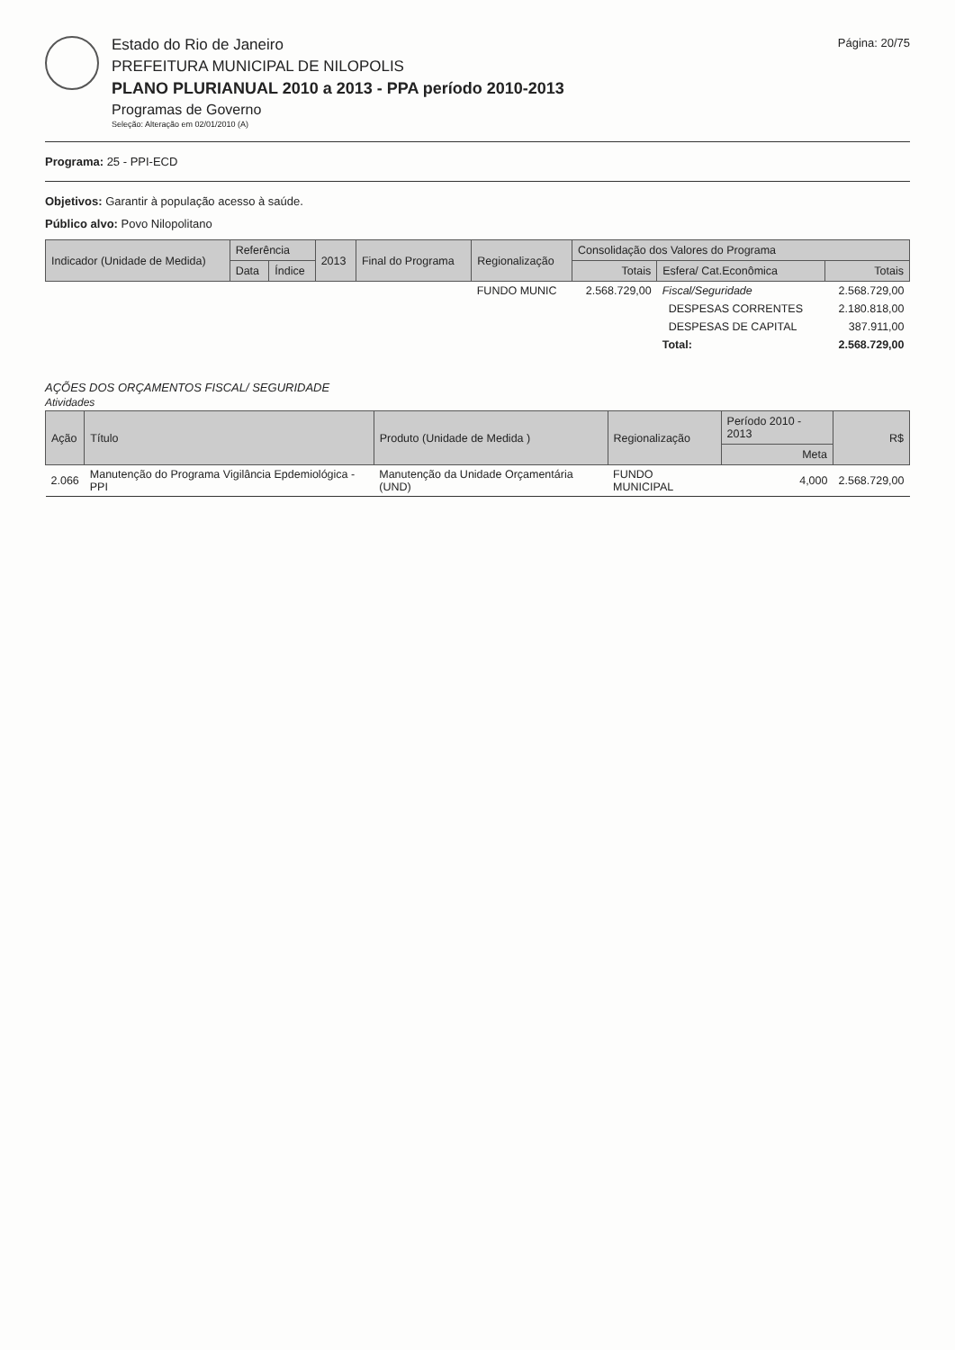Estado do Rio de Janeiro
PREFEITURA MUNICIPAL DE NILOPOLIS
PLANO PLURIANUAL 2010 a 2013 - PPA período 2010-2013
Programas de Governo
Seleção: Alteração em 02/01/2010 (A)
Página: 20/75
Programa: 25 - PPI-ECD
Objetivos: Garantir à população acesso à saúde.
Público alvo: Povo Nilopolitano
| Indicador (Unidade de Medida) | Referência | | 2013 | Final do Programa | Regionalização | Consolidação dos Valores do Programa | | |
| --- | --- | --- | --- | --- | --- | --- | --- | --- |
| | Data | Índice | | | | Totais | Esfera/ Cat.Econômica | Totais |
| | | | | | FUNDO MUNIC | 2.568.729,00 | Fiscal/Seguridade | 2.568.729,00 |
| | | | | | | | DESPESAS CORRENTES | 2.180.818,00 |
| | | | | | | | DESPESAS DE CAPITAL | 387.911,00 |
| | | | | | | | Total: | 2.568.729,00 |
AÇÕES DOS ORÇAMENTOS FISCAL/ SEGURIDADE
Atividades
| Ação | Título | Produto (Unidade de Medida ) | Regionalização | Período 2010 - 2013 | R$ |
| --- | --- | --- | --- | --- | --- |
| | | | | Meta | |
| 2.066 | Manutenção do Programa Vigilância Epdemiológica - PPI | Manutenção da Unidade Orçamentária (UND) | FUNDO MUNICIPAL | 4,000 | 2.568.729,00 |